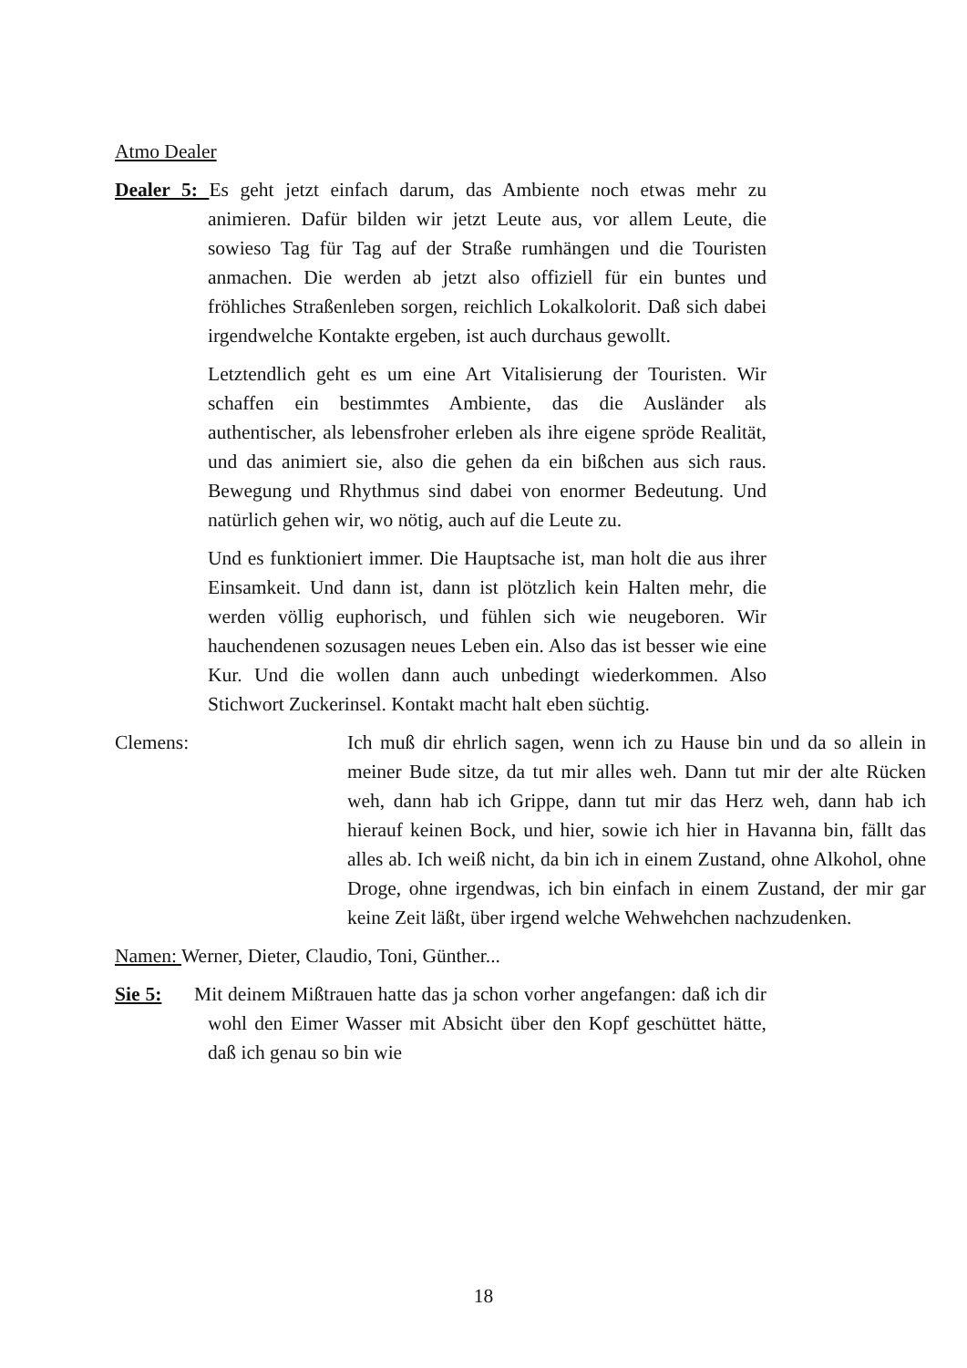Atmo Dealer
Dealer 5: Es geht jetzt einfach darum, das Ambiente noch etwas mehr zu animieren. Dafür bilden wir jetzt Leute aus, vor allem Leute, die sowieso Tag für Tag auf der Straße rumhängen und die Touristen anmachen. Die werden ab jetzt also offiziell für ein buntes und fröhliches Straßenleben sorgen, reichlich Lokalkolorit. Daß sich dabei irgendwelche Kontakte ergeben, ist auch durchaus gewollt.
Letztendlich geht es um eine Art Vitalisierung der Touristen. Wir schaffen ein bestimmtes Ambiente, das die Ausländer als authentischer, als lebensfroher erleben als ihre eigene spröde Realität, und das animiert sie, also die gehen da ein bißchen aus sich raus. Bewegung und Rhythmus sind dabei von enormer Bedeutung. Und natürlich gehen wir, wo nötig, auch auf die Leute zu.
Und es funktioniert immer. Die Hauptsache ist, man holt die aus ihrer Einsamkeit. Und dann ist, dann ist plötzlich kein Halten mehr, die werden völlig euphorisch, und fühlen sich wie neugeboren. Wir hauchendenen sozusagen neues Leben ein. Also das ist besser wie eine Kur. Und die wollen dann auch unbedingt wiederkommen. Also Stichwort Zuckerinsel. Kontakt macht halt eben süchtig.
Clemens: Ich muß dir ehrlich sagen, wenn ich zu Hause bin und da so allein in meiner Bude sitze, da tut mir alles weh. Dann tut mir der alte Rücken weh, dann hab ich Grippe, dann tut mir das Herz weh, dann hab ich hierauf keinen Bock, und hier, sowie ich hier in Havanna bin, fällt das alles ab. Ich weiß nicht, da bin ich in einem Zustand, ohne Alkohol, ohne Droge, ohne irgendwas, ich bin einfach in einem Zustand, der mir gar keine Zeit läßt, über irgend welche Wehwehchen nachzudenken.
Namen: Werner, Dieter, Claudio, Toni, Günther...
Sie 5: Mit deinem Mißtrauen hatte das ja schon vorher angefangen: daß ich dir wohl den Eimer Wasser mit Absicht über den Kopf geschüttet hätte, daß ich genau so bin wie
18